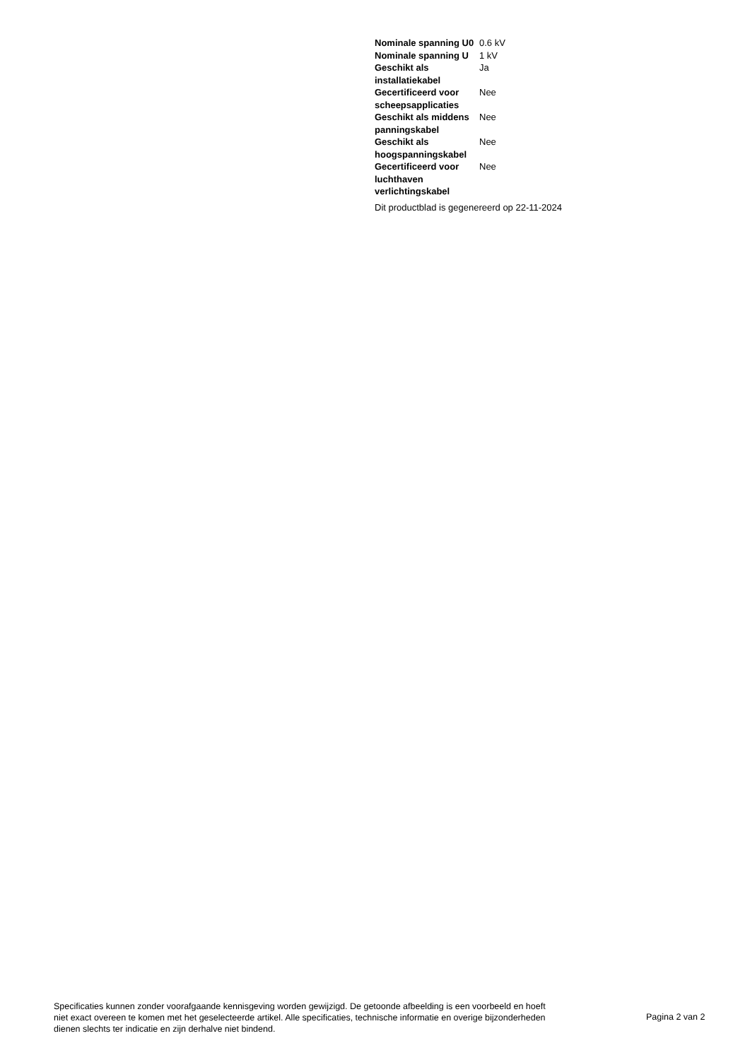| Nominale spanning U0 | 0.6 kV |
| Nominale spanning U | 1 kV |
| Geschikt als installatiekabel | Ja |
| Gecertificeerd voor scheepsapplicaties | Nee |
| Geschikt als middens panningskabel | Nee |
| Geschikt als hoogspanningskabel | Nee |
| Gecertificeerd voor luchthaven verlichtingskabel | Nee |
Dit productblad is gegenereerd op 22-11-2024
Specificaties kunnen zonder voorafgaande kennisgeving worden gewijzigd. De getoonde afbeelding is een voorbeeld en hoeft niet exact overeen te komen met het geselecteerde artikel. Alle specificaties, technische informatie en overige bijzonderheden dienen slechts ter indicatie en zijn derhalve niet bindend.
Pagina 2 van 2